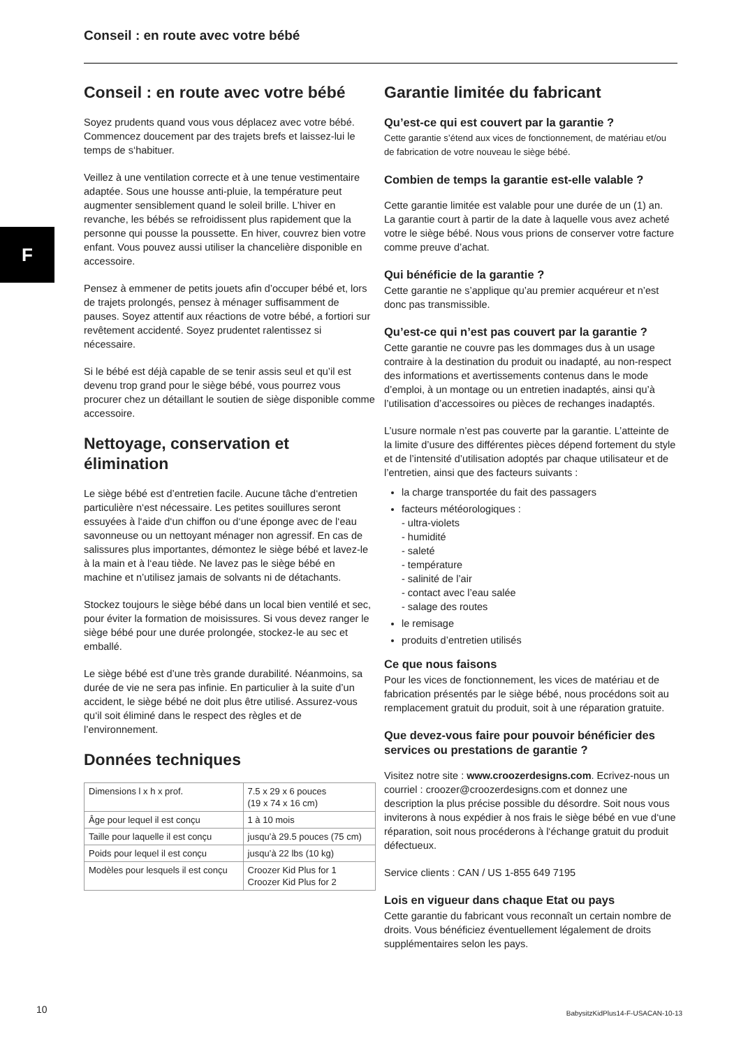Conseil : en route avec votre bébé
F
Conseil : en route avec votre bébé
Soyez prudents quand vous vous déplacez avec votre bébé. Commencez doucement par des trajets brefs et laissez-lui le temps de s‘habituer.
Veillez à une ventilation correcte et à une tenue vestimentaire adaptée. Sous une housse anti-pluie, la température peut augmenter sensiblement quand le soleil brille. L’hiver en revanche, les bébés se refroidissent plus rapidement que la personne qui pousse la poussette. En hiver, couvrez bien votre enfant. Vous pouvez aussi utiliser la chancelière disponible en accessoire.
Pensez à emmener de petits jouets afin d’occuper bébé et, lors de trajets prolongés, pensez à ménager suffisamment de pauses. Soyez attentif aux réactions de votre bébé, a fortiori sur revêtement accidenté. Soyez prudentet ralentissez si nécessaire.
Si le bébé est déjà capable de se tenir assis seul et qu’il est devenu trop grand pour le siège bébé, vous pourrez vous procurer chez un détaillant le soutien de siège disponible comme accessoire.
Nettoyage, conservation et élimination
Le siège bébé est d’entretien facile. Aucune tâche d‘entretien particulière n‘est nécessaire. Les petites souillures seront essuyées à l‘aide d‘un chiffon ou d‘une éponge avec de l‘eau savonneuse ou un nettoyant ménager non agressif. En cas de salissures plus importantes, démontez le siège bébé et lavez-le à la main et à l‘eau tiède. Ne lavez pas le siège bébé en machine et n’utilisez jamais de solvants ni de détachants.
Stockez toujours le siège bébé dans un local bien ventilé et sec, pour éviter la formation de moisissures. Si vous devez ranger le siège bébé pour une durée prolongée, stockez-le au sec et emballé.
Le siège bébé est d’une très grande durabilité. Néanmoins, sa durée de vie ne sera pas infinie. En particulier à la suite d’un accident, le siège bébé ne doit plus être utilisé. Assurez-vous qu‘il soit éliminé dans le respect des règles et de l’environnement.
Données techniques
| Dimensions l x h x prof. | 7.5 x 29 x 6 pouces (19 x 74 x 16 cm) |
| Âge pour lequel il est conçu | 1 à 10 mois |
| Taille pour laquelle il est conçu | jusqu’à 29.5 pouces (75 cm) |
| Poids pour lequel il est conçu | jusqu’à 22 lbs (10 kg) |
| Modèles pour lesquels il est conçu | Croozer Kid Plus for 1 Croozer Kid Plus for 2 |
Garantie limitée du fabricant
Qu’est-ce qui est couvert par la garantie ?
Cette garantie s’étend aux vices de fonctionnement, de matériau et/ou de fabrication de votre nouveau le siège bébé.
Combien de temps la garantie est-elle valable ?
Cette garantie limitée est valable pour une durée de un (1) an. La garantie court à partir de la date à laquelle vous avez acheté votre le siège bébé. Nous vous prions de conserver votre facture comme preuve d’achat.
Qui bénéficie de la garantie ?
Cette garantie ne s’applique qu’au premier acquéreur et n’est donc pas transmissible.
Qu’est-ce qui n’est pas couvert par la garantie ?
Cette garantie ne couvre pas les dommages dus à un usage contraire à la destination du produit ou inadapté, au non-respect des informations et avertissements contenus dans le mode d’emploi, à un montage ou un entretien inadaptés, ainsi qu’à l’utilisation d’accessoires ou pièces de rechanges inadaptés.
L’usure normale n’est pas couverte par la garantie. L’atteinte de la limite d’usure des différentes pièces dépend fortement du style et de l’intensité d’utilisation adoptés par chaque utilisateur et de l’entretien, ainsi que des facteurs suivants :
la charge transportée du fait des passagers
facteurs météorologiques :
- ultra-violets
- humidité
- saleté
- température
- salinité de l’air
- contact avec l’eau salée
- salage des routes
le remisage
produits d’entretien utilisés
Ce que nous faisons
Pour les vices de fonctionnement, les vices de matériau et de fabrication présentés par le siège bébé, nous procédons soit au remplacement gratuit du produit, soit à une réparation gratuite.
Que devez-vous faire pour pouvoir bénéficier des services ou prestations de garantie ?
Visitez notre site : www.croozerdesigns.com. Ecrivez-nous un courriel : croozer@croozerdesigns.com et donnez une description la plus précise possible du désordre. Soit nous vous inviterons à nous expédier à nos frais le siège bébé en vue d‘une réparation, soit nous procéderons à l‘échange gratuit du produit défectueux.
Service clients : CAN / US 1-855 649 7195
Lois en vigueur dans chaque Etat ou pays
Cette garantie du fabricant vous reconnaît un certain nombre de droits. Vous bénéficiez éventuellement légalement de droits supplémentaires selon les pays.
10
BabysitzKidPlus14-F-USACAN-10-13